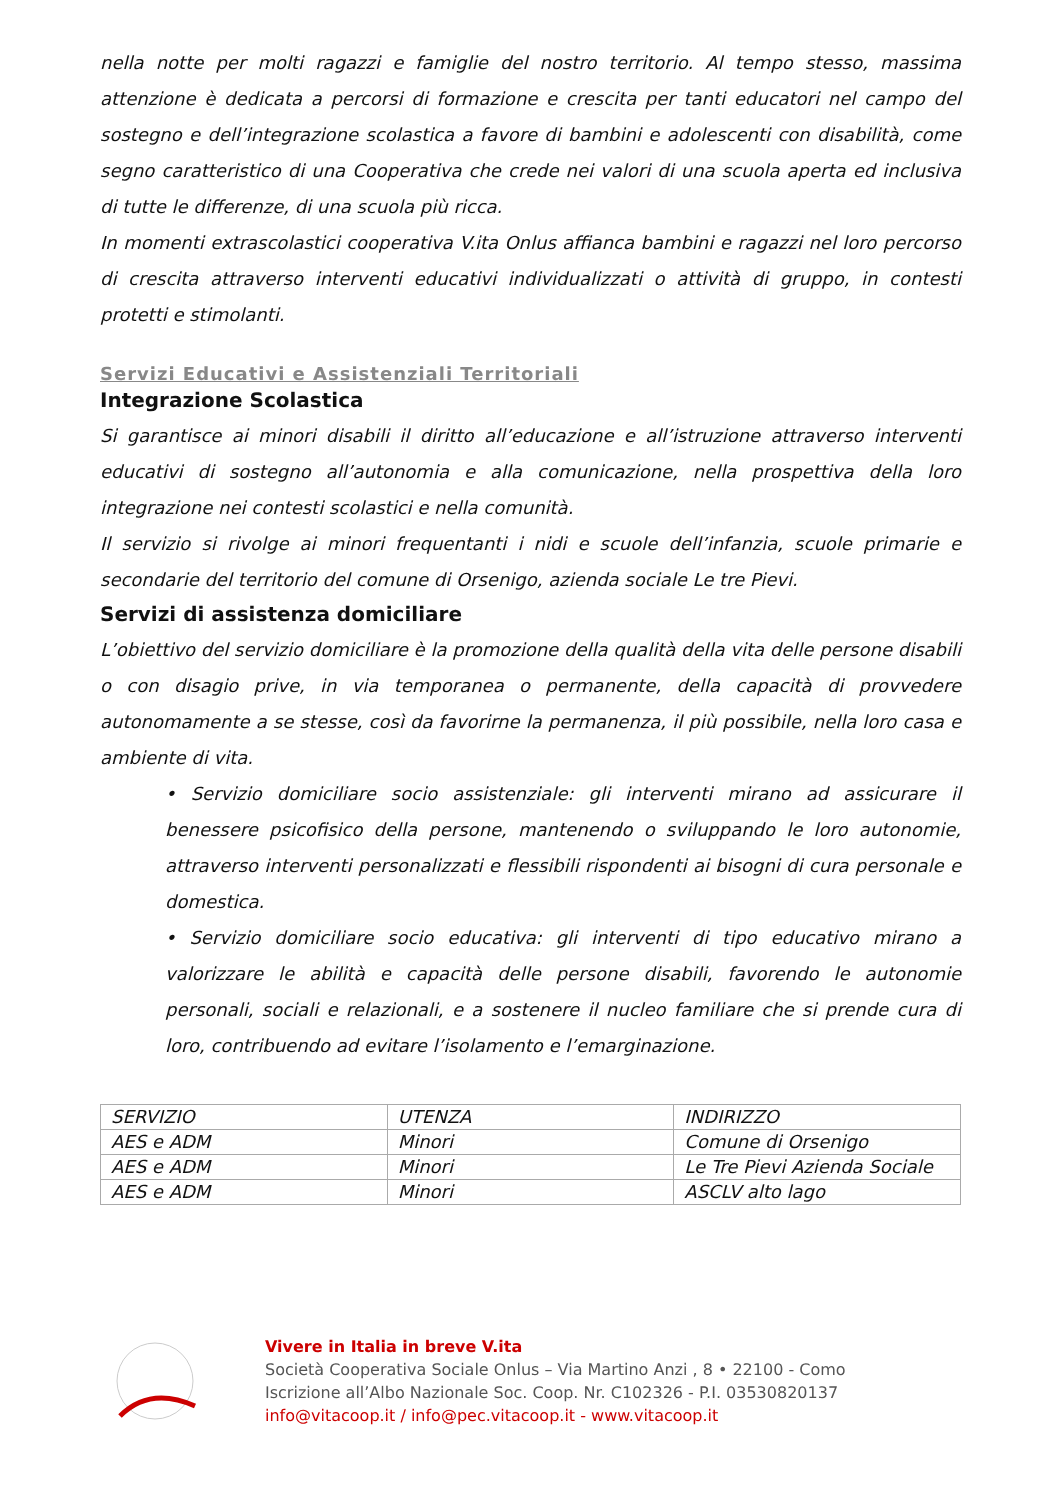nella notte per molti ragazzi e famiglie del nostro territorio. Al tempo stesso, massima attenzione è dedicata a percorsi di formazione e crescita per tanti educatori nel campo del sostegno e dell’integrazione scolastica a favore di bambini e adolescenti con disabilità, come segno caratteristico di una Cooperativa che crede nei valori di una scuola aperta ed inclusiva di tutte le differenze, di una scuola più ricca.
In momenti extrascolastici cooperativa V.ita Onlus affianca bambini e ragazzi nel loro percorso di crescita attraverso interventi educativi individualizzati o attività di gruppo, in contesti protetti e stimolanti.
Servizi Educativi e Assistenziali Territoriali
Integrazione Scolastica
Si garantisce ai minori disabili il diritto all’educazione e all’istruzione attraverso interventi educativi di sostegno all’autonomia e alla comunicazione, nella prospettiva della loro integrazione nei contesti scolastici e nella comunità.
Il servizio si rivolge ai minori frequentanti i nidi e scuole dell’infanzia, scuole primarie e secondarie del territorio del comune di Orsenigo, azienda sociale Le tre Pievi.
Servizi di assistenza domiciliare
L’obiettivo del servizio domiciliare è la promozione della qualità della vita delle persone disabili o con disagio prive, in via temporanea o permanente, della capacità di provvedere autonomamente a se stesse, così da favorirne la permanenza, il più possibile, nella loro casa e ambiente di vita.
• Servizio domiciliare socio assistenziale: gli interventi mirano ad assicurare il benessere psicofisico della persone, mantenendo o sviluppando le loro autonomie, attraverso interventi personalizzati e flessibili rispondenti ai bisogni di cura personale e domestica.
• Servizio domiciliare socio educativa: gli interventi di tipo educativo mirano a valorizzare le abilità e capacità delle persone disabili, favorendo le autonomie personali, sociali e relazionali, e a sostenere il nucleo familiare che si prende cura di loro, contribuendo ad evitare l’isolamento e l’emarginazione.
| SERVIZIO | UTENZA | INDIRIZZO |
| AES e ADM | Minori | Comune di Orsenigo |
| AES e ADM | Minori | Le Tre Pievi Azienda Sociale |
| AES e ADM | Minori | ASCLV alto lago |
Vivere in Italia in breve V.ita
Società Cooperativa Sociale Onlus – Via Martino Anzi , 8 • 22100 - Como
Iscrizione all’Albo Nazionale Soc. Coop. Nr. C102326 - P.I. 03530820137
info@vitacoop.it / info@pec.vitacoop.it - www.vitacoop.it